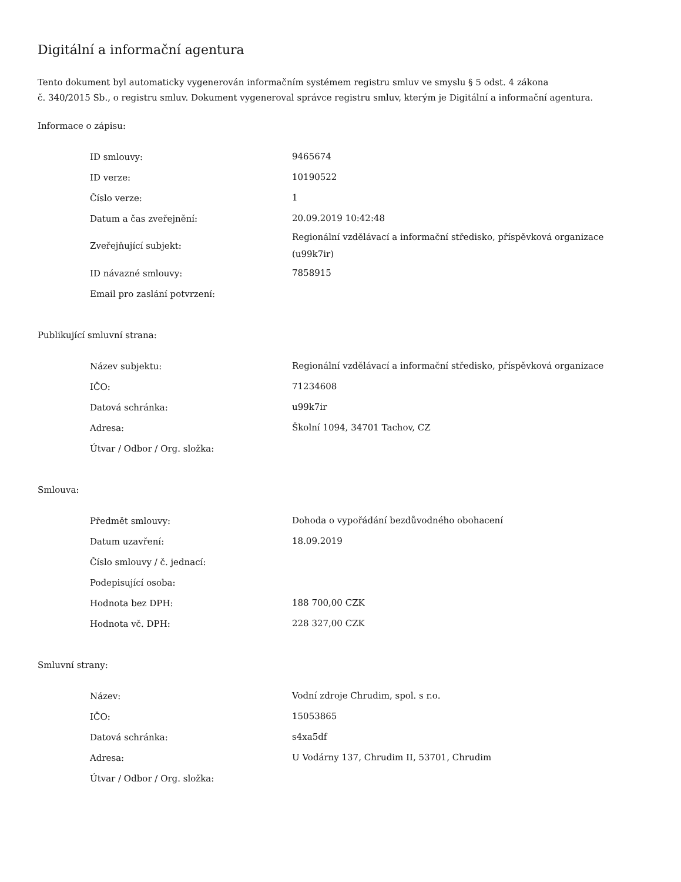Digitální a informační agentura
Tento dokument byl automaticky vygenerován informačním systémem registru smluv ve smyslu § 5 odst. 4 zákona
č. 340/2015 Sb., o registru smluv. Dokument vygeneroval správce registru smluv, kterým je Digitální a informační agentura.
Informace o zápisu:
| ID smlouvy: | 9465674 |
| ID verze: | 10190522 |
| Číslo verze: | 1 |
| Datum a čas zveřejnění: | 20.09.2019 10:42:48 |
| Zveřejňující subjekt: | Regionální vzdělávací a informační středisko, příspěvková organizace (u99k7ir) |
| ID návazné smlouvy: | 7858915 |
| Email pro zaslání potvrzení: | |
Publikující smluvní strana:
| Název subjektu: | Regionální vzdělávací a informační středisko, příspěvková organizace |
| IČO: | 71234608 |
| Datová schránka: | u99k7ir |
| Adresa: | Školní 1094, 34701 Tachov, CZ |
| Útvar / Odbor / Org. složka: | |
Smlouva:
| Předmět smlouvy: | Dohoda o vypořádání bezdůvodného obohacení |
| Datum uzavření: | 18.09.2019 |
| Číslo smlouvy / č. jednací: | |
| Podepisující osoba: | |
| Hodnota bez DPH: | 188 700,00 CZK |
| Hodnota vč. DPH: | 228 327,00 CZK |
Smluvní strany:
| Název: | Vodní zdroje Chrudim, spol. s r.o. |
| IČO: | 15053865 |
| Datová schránka: | s4xa5df |
| Adresa: | U Vodárny 137, Chrudim II, 53701, Chrudim |
| Útvar / Odbor / Org. složka: | |